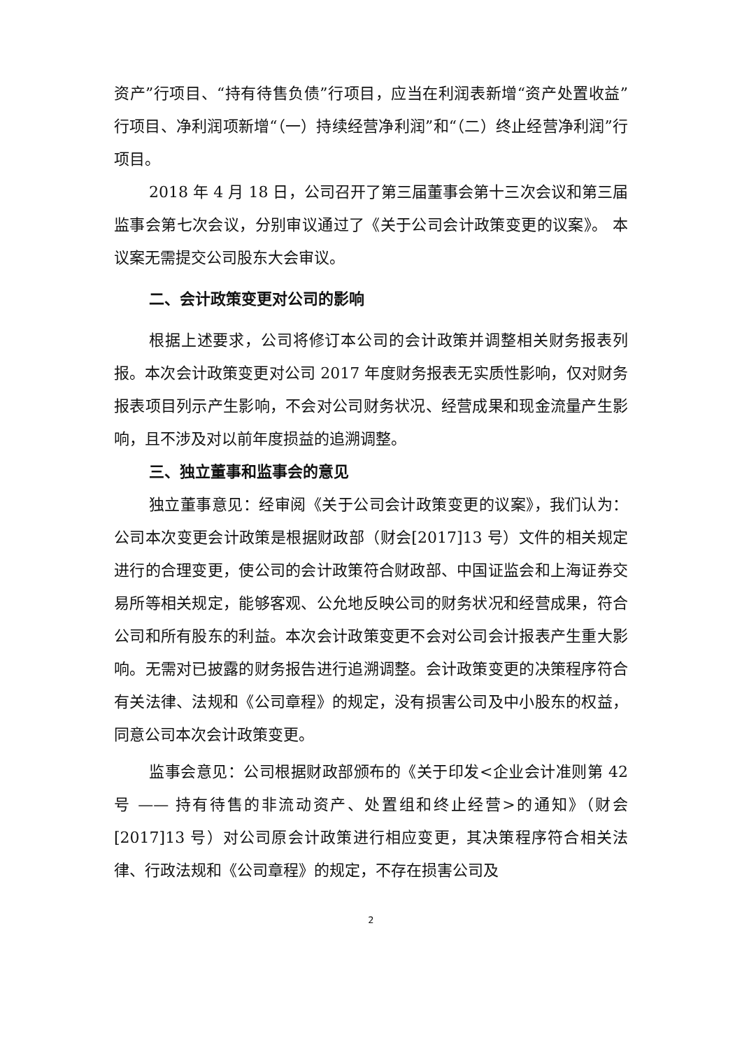资产”行项目、“持有待售负债”行项目，应当在利润表新增“资产处置收益”行项目、净利润项新增“（一）持续经营净利润”和“（二）终止经营净利润”行项目。
2018 年 4 月 18 日，公司召开了第三届董事会第十三次会议和第三届监事会第七次会议，分别审议通过了《关于公司会计政策变更的议案》。 本议案无需提交公司股东大会审议。
二、会计政策变更对公司的影响
根据上述要求，公司将修订本公司的会计政策并调整相关财务报表列报。本次会计政策变更对公司 2017 年度财务报表无实质性影响，仅对财务报表项目列示产生影响，不会对公司财务状况、经营成果和现金流量产生影响，且不涉及对以前年度损益的追溯调整。
三、独立董事和监事会的意见
独立董事意见：经审阅《关于公司会计政策变更的议案》，我们认为：公司本次变更会计政策是根据财政部（财会[2017]13 号）文件的相关规定进行的合理变更，使公司的会计政策符合财政部、中国证监会和上海证券交易所等相关规定，能够客观、公允地反映公司的财务状况和经营成果，符合公司和所有股东的利益。本次会计政策变更不会对公司会计报表产生重大影响。无需对已披露的财务报告进行追溯调整。会计政策变更的决策程序符合有关法律、法规和《公司章程》的规定，没有损害公司及中小股东的权益，同意公司本次会计政策变更。
监事会意见：公司根据财政部颁布的《关于印发<企业会计准则第 42 号 —— 持有待售的非流动资产、处置组和终止经营>的通知》（财会[2017]13 号）对公司原会计政策进行相应变更，其决策程序符合相关法律、行政法规和《公司章程》的规定，不存在损害公司及
2